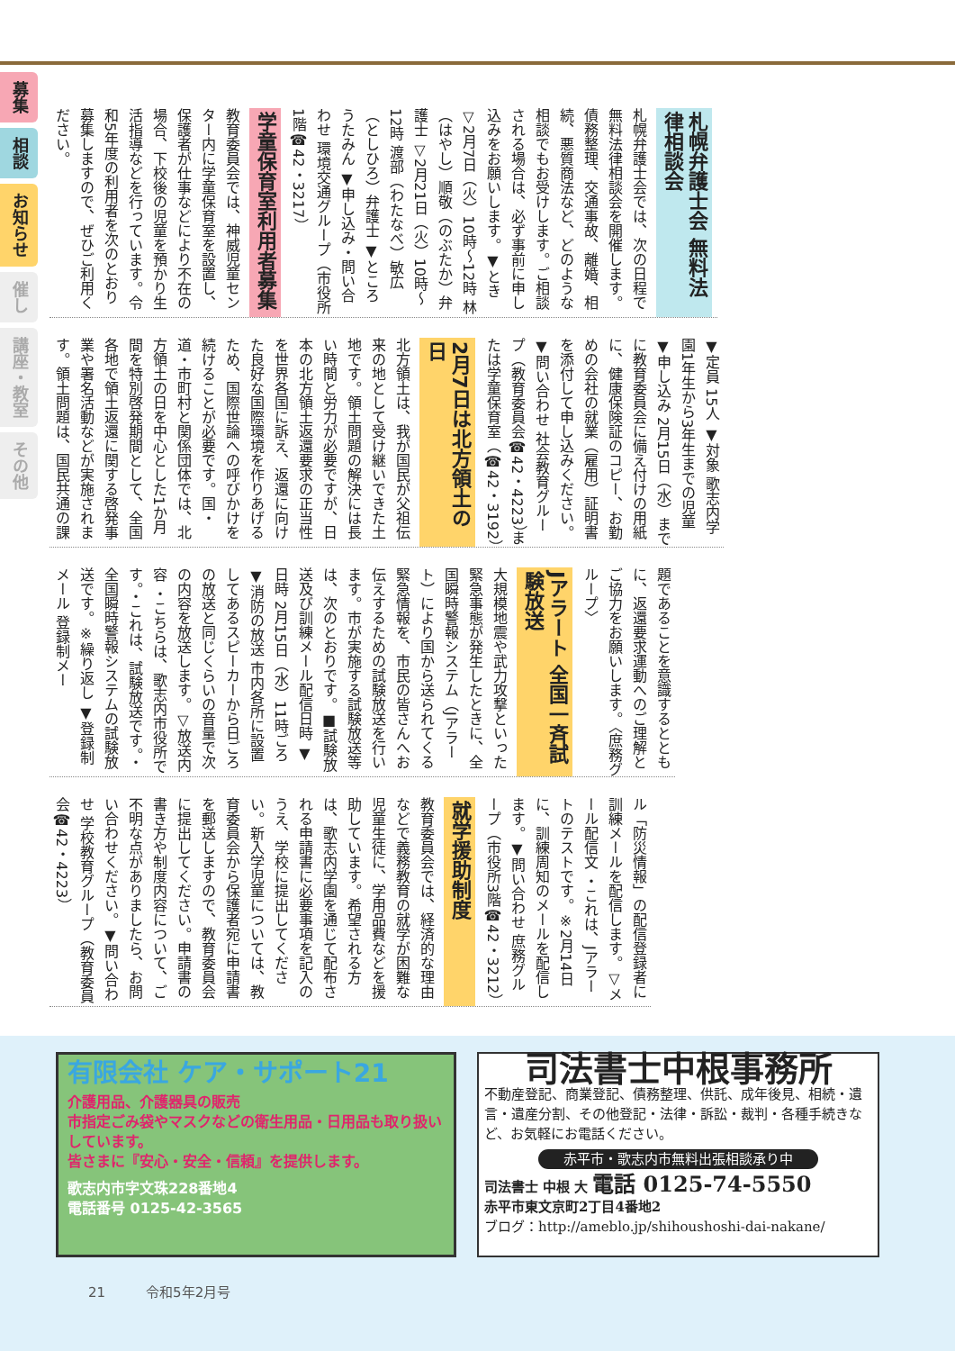募集
相談
お知らせ
催し
講座・教室
その他
札幌弁護士会 無料法律相談会
札幌弁護士会では、次の日程で無料法律相談会を開催します。債務整理、交通事故、離婚、相続、悪質商法など、どのような相談でもお受けします。ご相談される場合は、必ず事前に申し込みをお願いします。▼とき ▽2月7日（火）10時～12時 林（はやし）順敬（のぶたか）弁護士 ▽2月21日（火）10時～12時 渡部（わたなべ）敏広（としひろ）弁護士 ▼ところ うたみん ▼申し込み・問い合わせ 環境交通グループ（市役所1階☎42・3217）
学童保育室利用者募集
教育委員会では、神威児童センター内に学童保育室を設置し、保護者が仕事などにより不在の場合、下校後の児童を預かり生活指導などを行っています。令和5年度の利用者を次のとおり募集しますので、ぜひご利用ください。
▼定員 15人 ▼対象 歌志内学園1年生から3年生までの児童 ▼申し込み 2月15日（水）までに教育委員会に備え付けの用紙に、健康保険証のコピー、お勤めの会社の就業（雇用）証明書を添付して申し込みください。▼問い合わせ 社会教育グループ（教育委員会☎42・4223）または学童保育室（☎42・3192）
2月7日は北方領土の日
北方領土は、我が国民が父祖伝来の地として受け継いできた土地です。領土問題の解決には長い時間と労力が必要ですが、日本の北方領土返還要求の正当性を世界各国に訴え、返還に向けた良好な国際環境を作りあげるため、国際世論への呼びかけを続けることが必要です。国・道・市町村と関係団体では、北方領土の日を中心とした1か月間を特別啓発期間として、全国各地で領土返還に関する啓発事業や署名活動などが実施されます。領土問題は、国民共通の課
題であることを意識するとともに、返還要求運動へのご理解とご協力をお願いします。〈庶務グループ〉
Jアラート 全国一斉試験放送
大規模地震や武力攻撃といった緊急事態が発生したときに、全国瞬時警報システム（Jアラート）により国から送られてくる緊急情報を、市民の皆さんへお伝えするための試験放送を行います。市が実施する試験放送等は、次のとおりです。■試験放送及び訓練メール配信日時 ▼日時 2月15日（水）11時ごろ ▼消防の放送 市内各所に設置してあるスピーカーから日ごろの放送と同じくらいの音量で次の内容を放送します。▽放送内容 ・こちらは、歌志内市役所です。・これは、試験放送です。・全国瞬時警報システムの試験放送です。※繰り返し ▼登録制メール 登録制メー
ル「防災情報」の配信登録者に訓練メールを配信します。▽メール配信文 ・これは、Jアラートのテストです。※2月14日に、訓練周知のメールを配信します。▼問い合わせ 庶務グループ（市役所3階☎42・3212）
就学援助制度
教育委員会では、経済的な理由などで義務教育の就学が困難な児童生徒に、学用品費などを援助しています。希望される方は、歌志内学園を通じて配布される申請書に必要事項を記入のうえ、学校に提出してください。新入学児童については、教育委員会から保護者宛に申請書を郵送しますので、教育委員会に提出してください。申請書の書き方や制度内容について、ご不明な点がありましたら、お問い合わせください。▼問い合わせ 学校教育グループ（教育委員会☎42・4223）
有限会社 ケア・サポート21
介護用品、介護器具の販売
市指定ごみ袋やマスクなどの衛生用品・日用品も取り扱いしています。
皆さまに『安心・安全・信頼』を提供します。
歌志内市字文珠228番地4
電話番号 0125-42-3565
司法書士中根事務所
不動産登記、商業登記、債務整理、供託、成年後見、相続・遺言・遺産分割、その他登記・法律・訴訟・裁判・各種手続きなど、お気軽にお電話ください。
赤平市・歌志内市無料出張相談承り中
司法書士 中根 大 電話 0125-74-5550
赤平市東文京町2丁目4番地2
ブログ：http://ameblo.jp/shihoushoshi-dai-nakane/
21　　　令和5年2月号